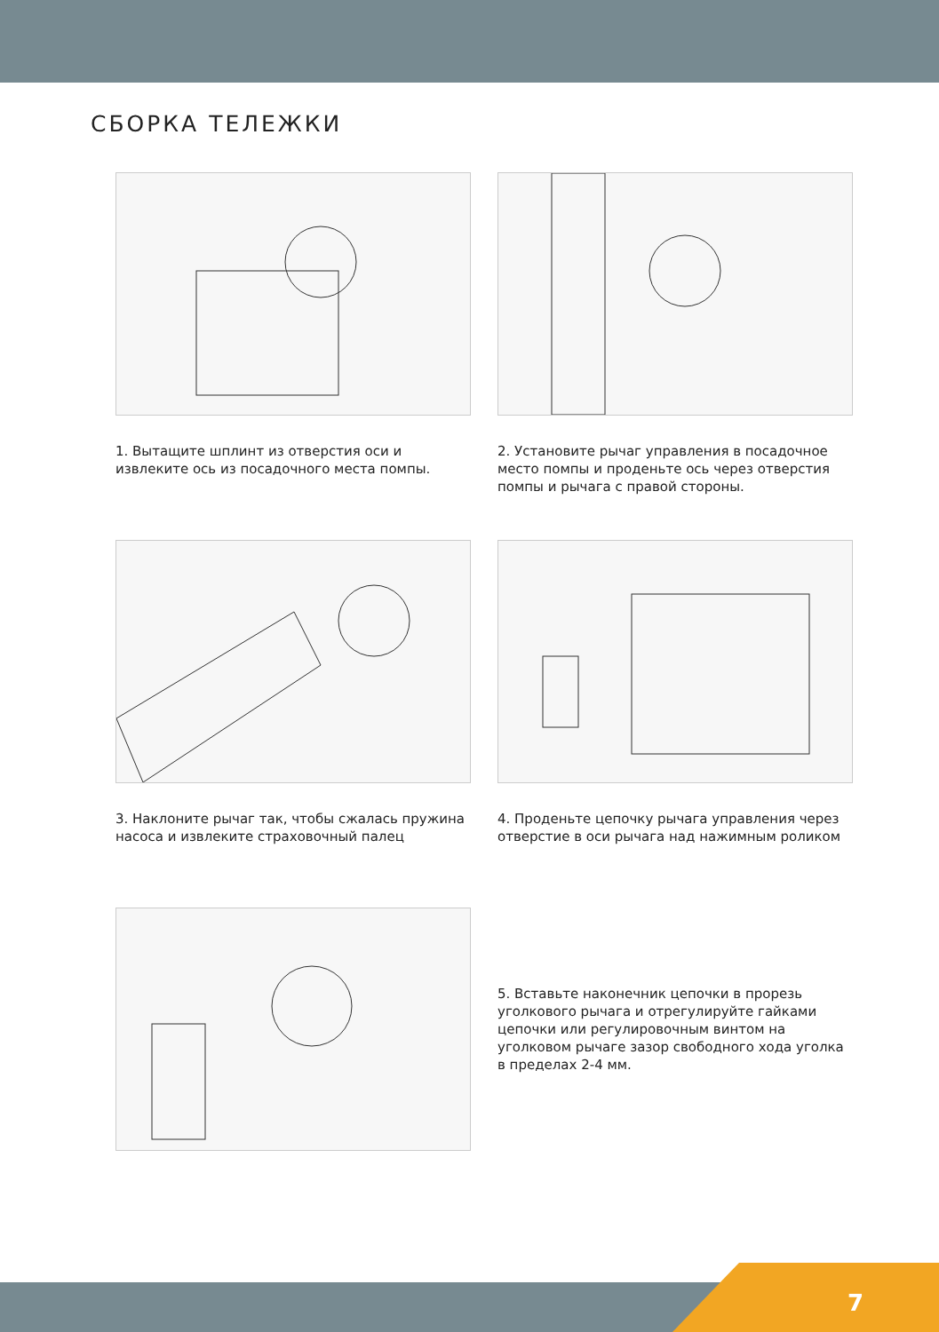СБОРКА ТЕЛЕЖКИ
1. Вытащите шплинт из отверстия оси и извлеките ось из посадочного места помпы.
2. Установите рычаг управления в посадочное место помпы и проденьте ось через отверстия помпы и рычага с правой стороны.
3. Наклоните рычаг так, чтобы сжалась пружина насоса и извлеките страховочный палец
4. Проденьте цепочку рычага управления через отверстие в оси рычага над нажимным роликом
5. Вставьте наконечник цепочки в прорезь уголкового рычага и отрегулируйте гайками цепочки или регулировочным винтом на уголковом рычаге зазор свободного хода уголка в пределах 2-4 мм.
7